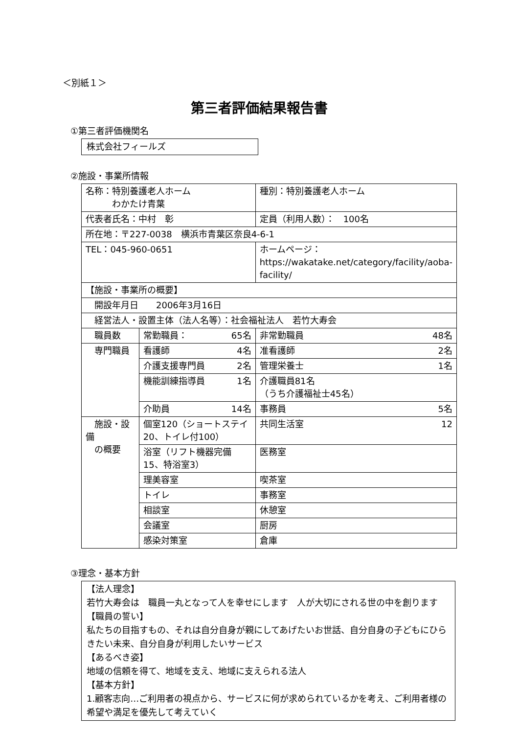＜別紙１＞
第三者評価結果報告書
①第三者評価機関名
株式会社フィールズ
②施設・事業所情報
| 名称：特別養護老人ホーム わかたけ青葉 | | 種別：特別養護老人ホーム |
| 代表者氏名：中村 彰 | | 定員（利用人数）： 100名 |
| 所在地：〒227-0038 横浜市青葉区奈良4-6-1 | | |
| TEL：045-960-0651 | | ホームページ： https://wakatake.net/category/facility/aoba-facility/ |
| 【施設・事業所の概要】 | | |
| 開設年月日 2006年3月16日 | | |
| 経営法人・設置主体（法人名等）：社会福祉法人 若竹大寿会 | | |
| 職員数 | 常勤職員： 65名 | 非常勤職員 48名 |
| 専門職員 | 看護師 4名 | 准看護師 2名 |
| | 介護支援専門員 2名 | 管理栄養士 1名 |
| | 機能訓練指導員 1名 | 介護職員81名 （うち介護福祉士45名） |
| | 介助員 14名 | 事務員 5名 |
| 施設・設備 の概要 | 個室120（ショートステイ20、トイレ付100） | 共同生活室 12 |
| | 浴室（リフト機器完備15、特浴室3） | 医務室 |
| | 理美容室 | 喫茶室 |
| | トイレ | 事務室 |
| | 相談室 | 休憩室 |
| | 会議室 | 厨房 |
| | 感染対策室 | 倉庫 |
③理念・基本方針
【法人理念】
若竹大寿会は　職員一丸となって人を幸せにします　人が大切にされる世の中を創ります
【職員の誓い】
私たちの目指すもの、それは自分自身が親にしてあげたいお世話、自分自身の子どもにひらきたい未来、自分自身が利用したいサービス
【あるべき姿】
地域の信頼を得て、地域を支え、地域に支えられる法人
【基本方針】
1.顧客志向…ご利用者の視点から、サービスに何が求められているかを考え、ご利用者様の希望や満足を優先して考えていく